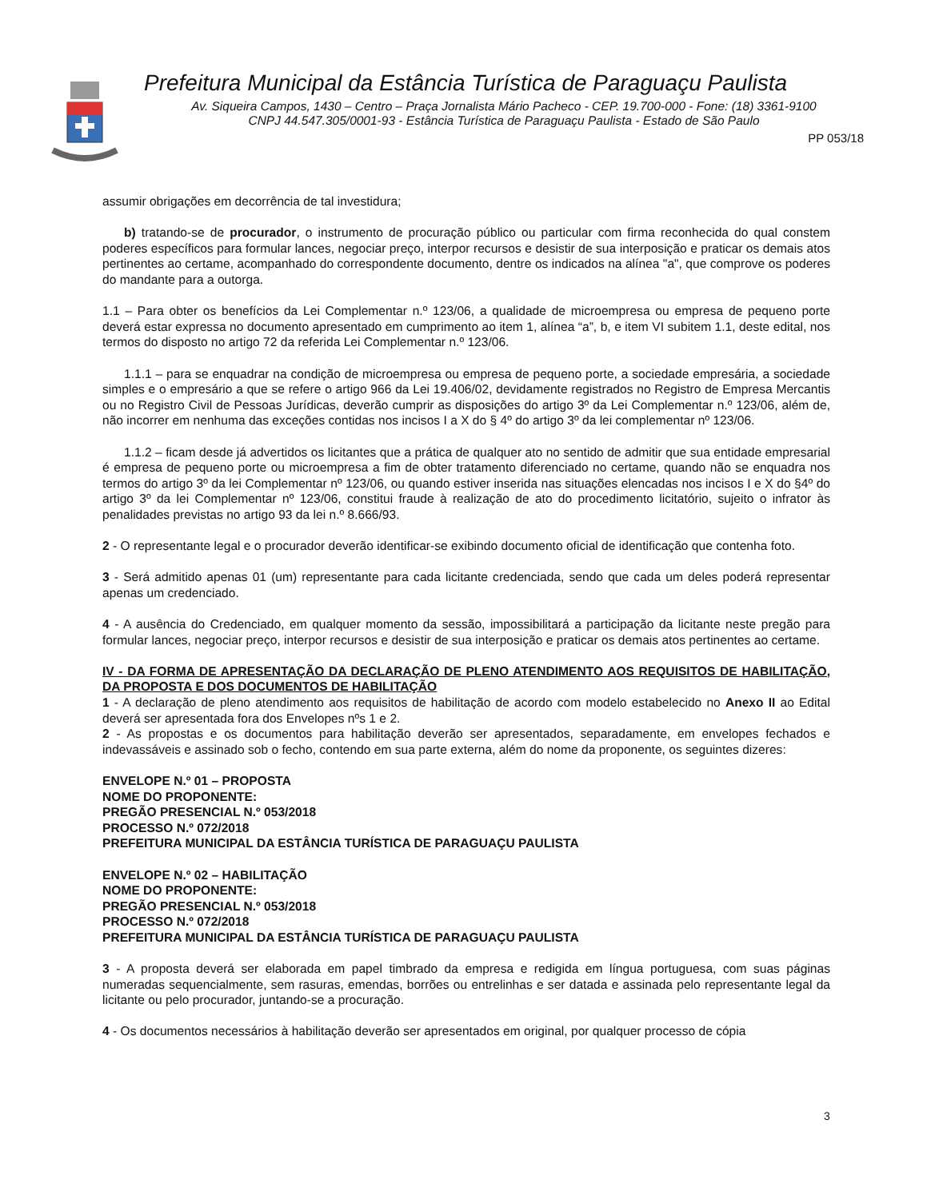Prefeitura Municipal da Estância Turística de Paraguaçu Paulista
Av. Siqueira Campos, 1430 – Centro – Praça Jornalista Mário Pacheco - CEP. 19.700-000 - Fone: (18) 3361-9100
CNPJ 44.547.305/0001-93 - Estância Turística de Paraguaçu Paulista - Estado de São Paulo
PP 053/18
assumir obrigações em decorrência de tal investidura;
b) tratando-se de procurador, o instrumento de procuração público ou particular com firma reconhecida do qual constem poderes específicos para formular lances, negociar preço, interpor recursos e desistir de sua interposição e praticar os demais atos pertinentes ao certame, acompanhado do correspondente documento, dentre os indicados na alínea "a", que comprove os poderes do mandante para a outorga.
1.1 – Para obter os benefícios da Lei Complementar n.º 123/06, a qualidade de microempresa ou empresa de pequeno porte deverá estar expressa no documento apresentado em cumprimento ao item 1, alínea “a”, b, e item VI subitem 1.1, deste edital, nos termos do disposto no artigo 72 da referida Lei Complementar n.º 123/06.
1.1.1 – para se enquadrar na condição de microempresa ou empresa de pequeno porte, a sociedade empresária, a sociedade simples e o empresário a que se refere o artigo 966 da Lei 19.406/02, devidamente registrados no Registro de Empresa Mercantis ou no Registro Civil de Pessoas Jurídicas, deverão cumprir as disposições do artigo 3º da Lei Complementar n.º 123/06, além de, não incorrer em nenhuma das exceções contidas nos incisos I a X do § 4º do artigo 3º da lei complementar nº 123/06.
1.1.2 – ficam desde já advertidos os licitantes que a prática de qualquer ato no sentido de admitir que sua entidade empresarial é empresa de pequeno porte ou microempresa a fim de obter tratamento diferenciado no certame, quando não se enquadra nos termos do artigo 3º da lei Complementar nº 123/06, ou quando estiver inserida nas situações elencadas nos incisos I e X do §4º do artigo 3º da lei Complementar nº 123/06, constitui fraude à realização de ato do procedimento licitatório, sujeito o infrator às penalidades previstas no artigo 93 da lei n.º 8.666/93.
2 - O representante legal e o procurador deverão identificar-se exibindo documento oficial de identificação que contenha foto.
3 - Será admitido apenas 01 (um) representante para cada licitante credenciada, sendo que cada um deles poderá representar apenas um credenciado.
4 - A ausência do Credenciado, em qualquer momento da sessão, impossibilitará a participação da licitante neste pregão para formular lances, negociar preço, interpor recursos e desistir de sua interposição e praticar os demais atos pertinentes ao certame.
IV - DA FORMA DE APRESENTAÇÃO DA DECLARAÇÃO DE PLENO ATENDIMENTO AOS REQUISITOS DE HABILITAÇÃO, DA PROPOSTA E DOS DOCUMENTOS DE HABILITAÇÃO
1 - A declaração de pleno atendimento aos requisitos de habilitação de acordo com modelo estabelecido no Anexo II ao Edital deverá ser apresentada fora dos Envelopes nºs 1 e 2.
2 - As propostas e os documentos para habilitação deverão ser apresentados, separadamente, em envelopes fechados e indevassáveis e assinado sob o fecho, contendo em sua parte externa, além do nome da proponente, os seguintes dizeres:
ENVELOPE N.º 01 – PROPOSTA
NOME DO PROPONENTE:
PREGÃO PRESENCIAL N.º 053/2018
PROCESSO N.º 072/2018
PREFEITURA MUNICIPAL DA ESTÂNCIA TURÍSTICA DE PARAGUAÇU PAULISTA
ENVELOPE N.º 02 – HABILITAÇÃO
NOME DO PROPONENTE:
PREGÃO PRESENCIAL N.º 053/2018
PROCESSO N.º 072/2018
PREFEITURA MUNICIPAL DA ESTÂNCIA TURÍSTICA DE PARAGUAÇU PAULISTA
3 - A proposta deverá ser elaborada em papel timbrado da empresa e redigida em língua portuguesa, com suas páginas numeradas sequencialmente, sem rasuras, emendas, borrões ou entrelinhas e ser datada e assinada pelo representante legal da licitante ou pelo procurador, juntando-se a procuração.
4 - Os documentos necessários à habilitação deverão ser apresentados em original, por qualquer processo de cópia
3